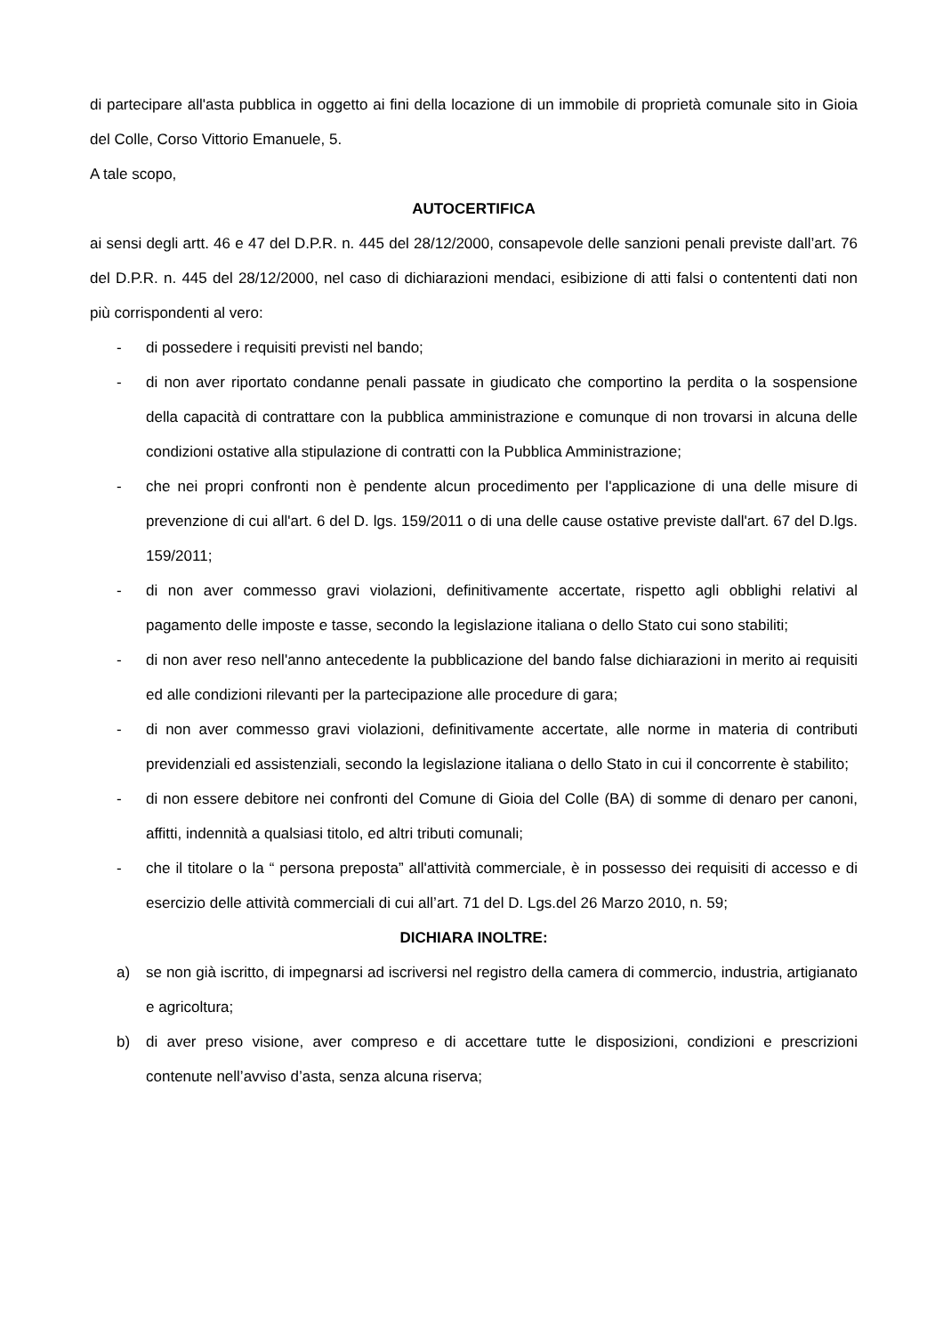di partecipare all'asta pubblica in oggetto ai fini della locazione di un immobile di proprietà comunale sito in Gioia del Colle, Corso Vittorio Emanuele, 5.
A tale scopo,
AUTOCERTIFICA
ai sensi degli artt. 46 e 47 del D.P.R. n. 445 del 28/12/2000, consapevole delle sanzioni penali previste dall’art. 76 del D.P.R. n. 445 del 28/12/2000, nel caso di dichiarazioni mendaci, esibizione di atti falsi o contententi dati non più corrispondenti al vero:
- di possedere i requisiti previsti nel bando;
- di non aver riportato condanne penali passate in giudicato che comportino la perdita o la sospensione della capacità di contrattare con la pubblica amministrazione e comunque di non trovarsi in alcuna delle condizioni ostative alla stipulazione di contratti con la Pubblica Amministrazione;
- che nei propri confronti non è pendente alcun procedimento per l'applicazione di una delle misure di prevenzione di cui all'art. 6 del D. lgs. 159/2011 o di una delle cause ostative previste dall'art. 67 del D.lgs. 159/2011;
- di non aver commesso gravi violazioni, definitivamente accertate, rispetto agli obblighi relativi al pagamento delle imposte e tasse, secondo la legislazione italiana o dello Stato cui sono stabiliti;
- di non aver reso nell'anno antecedente la pubblicazione del bando false dichiarazioni in merito ai requisiti ed alle condizioni rilevanti per la partecipazione alle procedure di gara;
- di non aver commesso gravi violazioni, definitivamente accertate, alle norme in materia di contributi previdenziali ed assistenziali, secondo la legislazione italiana o dello Stato in cui il concorrente è stabilito;
- di non essere debitore nei confronti del Comune di Gioia del Colle (BA) di somme di denaro per canoni, affitti, indennità a qualsiasi titolo, ed altri tributi comunali;
- che il titolare o la “ persona preposta” all'attività commerciale, è in possesso dei requisiti di accesso e di esercizio delle attività commerciali di cui all’art. 71 del D. Lgs.del 26 Marzo 2010, n. 59;
DICHIARA INOLTRE:
a) se non già iscritto, di impegnarsi ad iscriversi nel registro della camera di commercio, industria, artigianato e agricoltura;
b) di aver preso visione, aver compreso e di accettare tutte le disposizioni, condizioni e prescrizioni contenute nell’avviso d’asta, senza alcuna riserva;